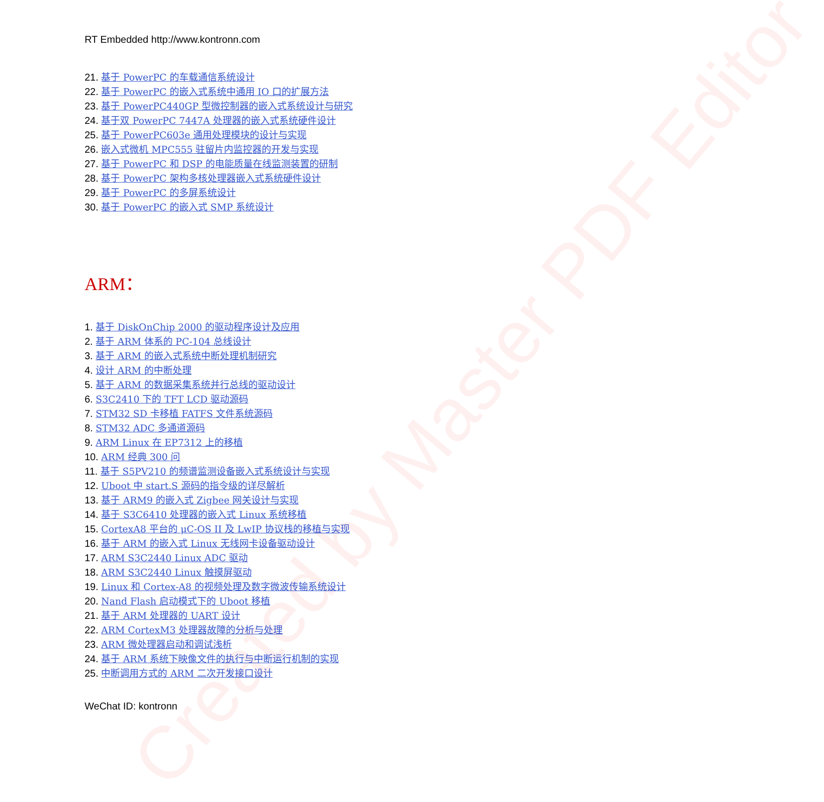Created by Master PDF Editor
RT Embedded http://www.kontronn.com
21. 基于 PowerPC 的车载通信系统设计
22. 基于 PowerPC 的嵌入式系统中通用 IO 口的扩展方法
23. 基于 PowerPC440GP 型微控制器的嵌入式系统设计与研究
24. 基于双 PowerPC 7447A 处理器的嵌入式系统硬件设计
25. 基于 PowerPC603e 通用处理模块的设计与实现
26. 嵌入式微机 MPC555 驻留片内监控器的开发与实现
27. 基于 PowerPC 和 DSP 的电能质量在线监测装置的研制
28. 基于 PowerPC 架构多核处理器嵌入式系统硬件设计
29. 基于 PowerPC 的多屏系统设计
30. 基于 PowerPC 的嵌入式 SMP 系统设计
ARM：
1. 基于 DiskOnChip 2000 的驱动程序设计及应用
2. 基于 ARM 体系的 PC-104 总线设计
3. 基于 ARM 的嵌入式系统中断处理机制研究
4. 设计 ARM 的中断处理
5. 基于 ARM 的数据采集系统并行总线的驱动设计
6. S3C2410 下的 TFT LCD 驱动源码
7. STM32 SD 卡移植 FATFS 文件系统源码
8. STM32 ADC 多通道源码
9. ARM Linux 在 EP7312 上的移植
10. ARM 经典 300 问
11. 基于 S5PV210 的频谱监测设备嵌入式系统设计与实现
12. Uboot 中 start.S 源码的指令级的详尽解析
13. 基于 ARM9 的嵌入式 Zigbee 网关设计与实现
14. 基于 S3C6410 处理器的嵌入式 Linux 系统移植
15. CortexA8 平台的 μC-OS II 及 LwIP 协议栈的移植与实现
16. 基于 ARM 的嵌入式 Linux 无线网卡设备驱动设计
17. ARM S3C2440 Linux ADC 驱动
18. ARM S3C2440 Linux 触摸屏驱动
19. Linux 和 Cortex-A8 的视频处理及数字微波传输系统设计
20. Nand Flash 启动模式下的 Uboot 移植
21. 基于 ARM 处理器的 UART 设计
22. ARM CortexM3 处理器故障的分析与处理
23. ARM 微处理器启动和调试浅析
24. 基于 ARM 系统下映像文件的执行与中断运行机制的实现
25. 中断调用方式的 ARM 二次开发接口设计
WeChat ID: kontronn